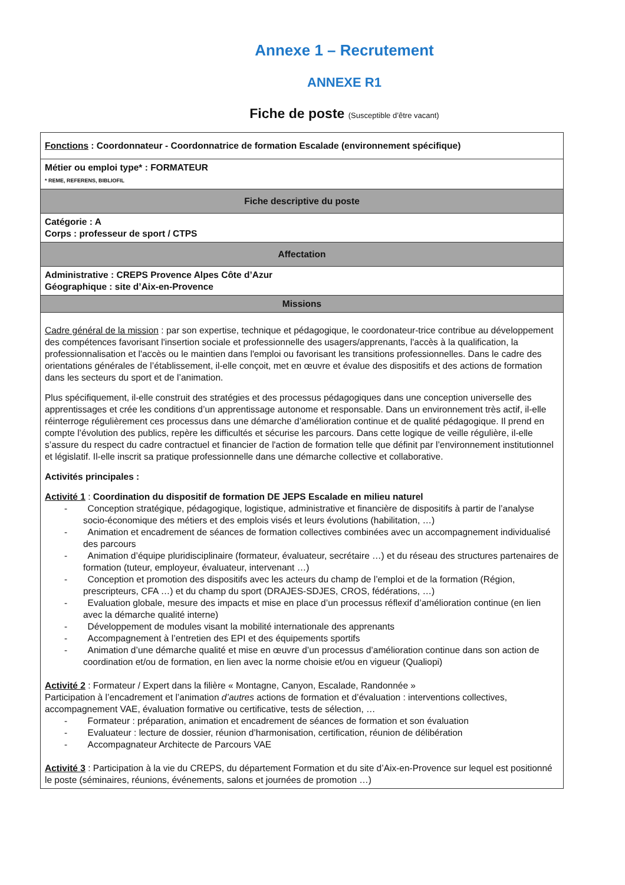Annexe 1 – Recrutement
ANNEXE R1
Fiche de poste (Susceptible d’être vacant)
| Fonctions : Coordonnateur - Coordonnatrice de formation Escalade (environnement spécifique) |
| Métier ou emploi type* : FORMATEUR * REME, REFERENS, BIBLIOFIL |
| Fiche descriptive du poste |
| Catégorie : A Corps : professeur de sport / CTPS |
| Affectation |
| Administrative : CREPS Provence Alpes Côte d’Azur Géographique : site d’Aix-en-Provence |
| Missions |
| Cadre général de la mission : par son expertise, technique et pédagogique, le coordonateur-trice contribue au développement des compétences favorisant l'insertion sociale et professionnelle des usagers/apprenants, l'accès à la qualification, la professionnalisation et l'accès ou le maintien dans l'emploi ou favorisant les transitions professionnelles. Dans le cadre des orientations générales de l’établissement, il-elle conçoit, met en œuvre et évalue des dispositifs et des actions de formation dans les secteurs du sport et de l’animation. Plus spécifiquement, il-elle construit des stratégies et des processus pédagogiques dans une conception universelle des apprentissages et crée les conditions d’un apprentissage autonome et responsable. Dans un environnement très actif, il-elle réinterroge régulièrement ces processus dans une démarche d’amélioration continue et de qualité pédagogique. Il prend en compte l’évolution des publics, repère les difficultés et sécurise les parcours. Dans cette logique de veille régulière, il-elle s’assure du respect du cadre contractuel et financier de l'action de formation telle que définit par l’environnement institutionnel et législatif. Il-elle inscrit sa pratique professionnelle dans une démarche collective et collaborative. Activités principales : Activité 1 : Coordination du dispositif de formation DE JEPS Escalade en milieu naturel - Conception stratégique, pédagogique, logistique, administrative et financière de dispositifs à partir de l’analyse socio-économique des métiers et des emplois visés et leurs évolutions (habilitation, …) - Animation et encadrement de séances de formation collectives combinées avec un accompagnement individualisé des parcours - Animation d’équipe pluridisciplinaire (formateur, évaluateur, secrétaire …) et du réseau des structures partenaires de formation (tuteur, employeur, évaluateur, intervenant …) - Conception et promotion des dispositifs avec les acteurs du champ de l’emploi et de la formation (Région, prescripteurs, CFA …) et du champ du sport (DRAJES-SDJES, CROS, fédérations, …) - Evaluation globale, mesure des impacts et mise en place d’un processus réflexif d’amélioration continue (en lien avec la démarche qualité interne) - Développement de modules visant la mobilité internationale des apprenants - Accompagnement à l’entretien des EPI et des équipements sportifs - Animation d’une démarche qualité et mise en œuvre d’un processus d’amélioration continue dans son action de coordination et/ou de formation, en lien avec la norme choisie et/ou en vigueur (Qualiopi) Activité 2 : Formateur / Expert dans la filière « Montagne, Canyon, Escalade, Randonnée » Participation à l’encadrement et l’animation d’autres actions de formation et d’évaluation : interventions collectives, accompagnement VAE, évaluation formative ou certificative, tests de sélection, … - Formateur : préparation, animation et encadrement de séances de formation et son évaluation - Evaluateur : lecture de dossier, réunion d’harmonisation, certification, réunion de délibération - Accompagnateur Architecte de Parcours VAE Activité 3 : Participation à la vie du CREPS, du département Formation et du site d’Aix-en-Provence sur lequel est positionné le poste (séminaires, réunions, événements, salons et journées de promotion …) |